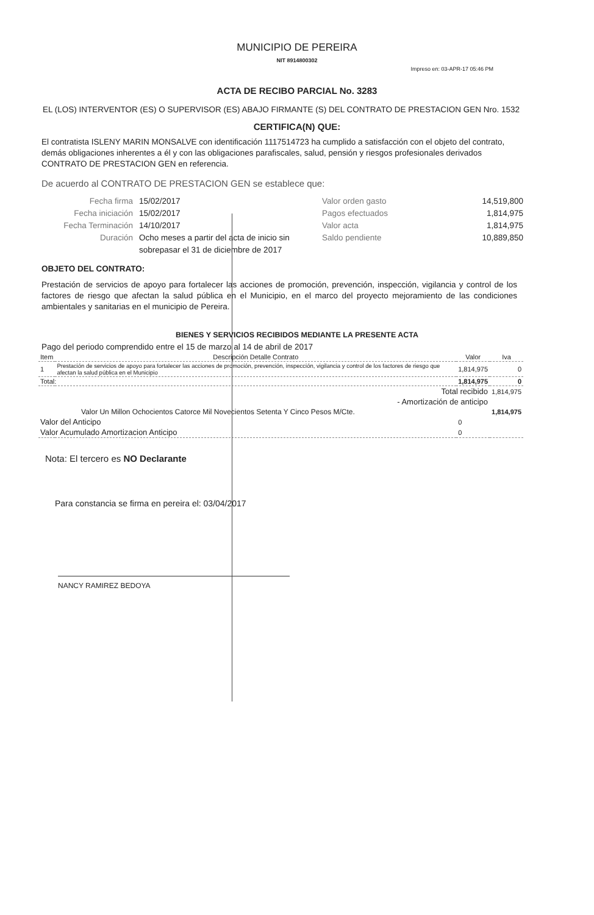MUNICIPIO DE PEREIRA
NIT 8914800302
Impreso en: 03-APR-17 05:46 PM
ACTA DE RECIBO PARCIAL No. 3283
EL (LOS) INTERVENTOR (ES) O SUPERVISOR (ES) ABAJO FIRMANTE (S) DEL CONTRATO DE PRESTACION GEN Nro. 1532
CERTIFICA(N) QUE:
El contratista ISLENY MARIN MONSALVE con identificación 1117514723 ha cumplido a satisfacción con el objeto del contrato, demás obligaciones inherentes a él y con las obligaciones parafiscales, salud, pensión y riesgos profesionales derivados CONTRATO DE PRESTACION GEN en referencia.
De acuerdo al CONTRATO DE PRESTACION GEN se establece que:
Fecha firma 15/02/2017
Fecha iniciación 15/02/2017
Fecha Terminación 14/10/2017
Duración Ocho meses a partir del acta de inicio sin sobrepasar el 31 de diciembre de 2017
Valor orden gasto 14,519,800
Pagos efectuados 1,814,975
Valor acta 1,814,975
Saldo pendiente 10,889,850
OBJETO DEL CONTRATO:
Prestación de servicios de apoyo para fortalecer las acciones de promoción, prevención, inspección, vigilancia y control de los factores de riesgo que afectan la salud pública en el Municipio, en el marco del proyecto mejoramiento de las condiciones ambientales y sanitarias en el municipio de Pereira.
BIENES Y SERVICIOS RECIBIDOS MEDIANTE LA PRESENTE ACTA
Pago del periodo comprendido entre el 15 de marzo al 14 de abril de 2017
| Item | Descripción Detalle Contrato | Valor | Iva |
| --- | --- | --- | --- |
| 1 | Prestación de servicios de apoyo para fortalecer las acciones de promoción, prevención, inspección, vigilancia y control de los factores de riesgo que afectan la salud pública en el Municipio | 1,814,975 | 0 |
| Total: | | 1,814,975 | 0 |
| Total recibido | | | 1,814,975 |
| - Amortización de anticipo | | | |
| Valor Un Millon Ochocientos Catorce Mil Novecientos Setenta Y Cinco Pesos M/Cte. | | | 1,814,975 |
| Valor del Anticipo | | 0 | |
| Valor Acumulado Amortizacion Anticipo | | 0 | |
Nota: El tercero es NO Declarante
Para constancia se firma en pereira el: 03/04/2017
NANCY RAMIREZ BEDOYA